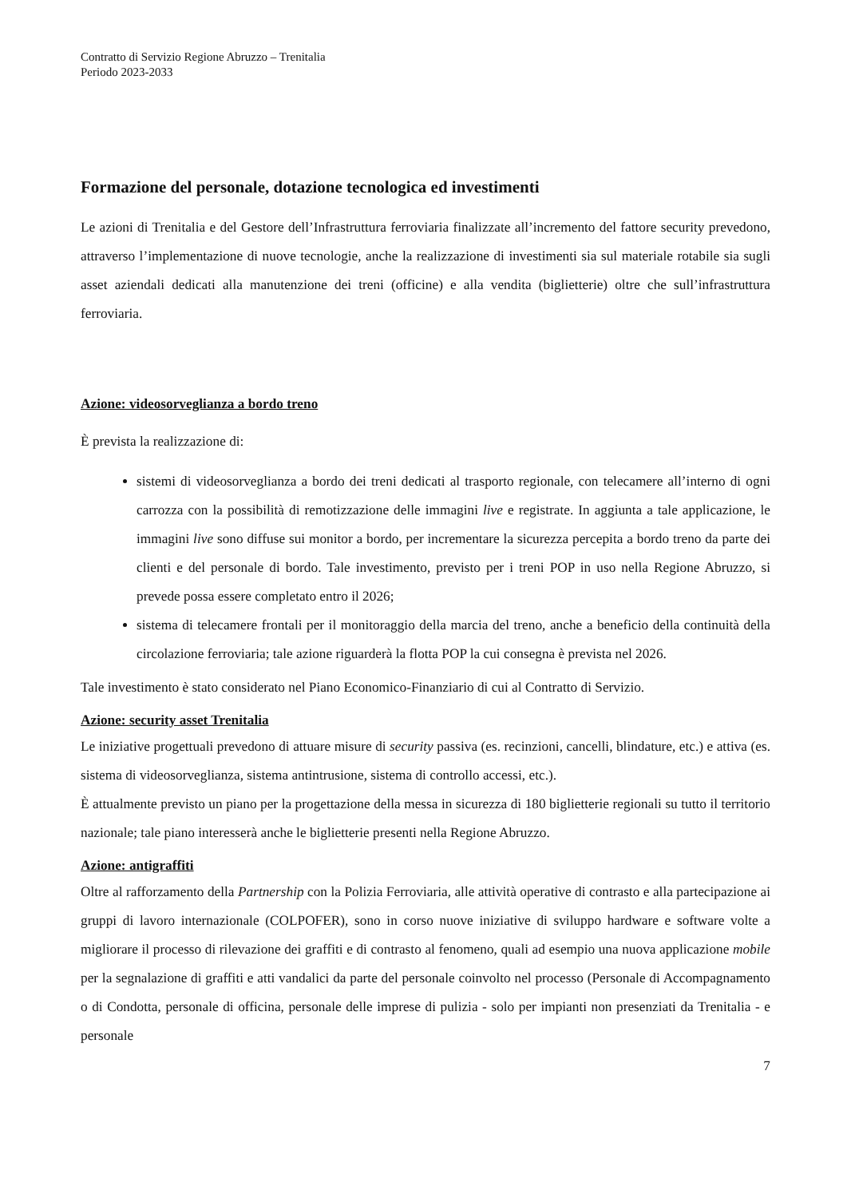Contratto di Servizio Regione Abruzzo – Trenitalia
Periodo 2023-2033
Formazione del personale, dotazione tecnologica ed investimenti
Le azioni di Trenitalia e del Gestore dell’Infrastruttura ferroviaria finalizzate all’incremento del fattore security prevedono, attraverso l’implementazione di nuove tecnologie, anche la realizzazione di investimenti sia sul materiale rotabile sia sugli asset aziendali dedicati alla manutenzione dei treni (officine) e alla vendita (biglietterie) oltre che sull’infrastruttura ferroviaria.
Azione: videosorveglianza a bordo treno
È prevista la realizzazione di:
sistemi di videosorveglianza a bordo dei treni dedicati al trasporto regionale, con telecamere all’interno di ogni carrozza con la possibilità di remotizzazione delle immagini live e registrate. In aggiunta a tale applicazione, le immagini live sono diffuse sui monitor a bordo, per incrementare la sicurezza percepita a bordo treno da parte dei clienti e del personale di bordo. Tale investimento, previsto per i treni POP in uso nella Regione Abruzzo, si prevede possa essere completato entro il 2026;
sistema di telecamere frontali per il monitoraggio della marcia del treno, anche a beneficio della continuità della circolazione ferroviaria; tale azione riguarderà la flotta POP la cui consegna è prevista nel 2026.
Tale investimento è stato considerato nel Piano Economico-Finanziario di cui al Contratto di Servizio.
Azione: security asset Trenitalia
Le iniziative progettuali prevedono di attuare misure di security passiva (es. recinzioni, cancelli, blindature, etc.) e attiva (es. sistema di videosorveglianza, sistema antintrusione, sistema di controllo accessi, etc.).
È attualmente previsto un piano per la progettazione della messa in sicurezza di 180 biglietterie regionali su tutto il territorio nazionale; tale piano interesserà anche le biglietterie presenti nella Regione Abruzzo.
Azione: antigraffiti
Oltre al rafforzamento della Partnership con la Polizia Ferroviaria, alle attività operative di contrasto e alla partecipazione ai gruppi di lavoro internazionale (COLPOFER), sono in corso nuove iniziative di sviluppo hardware e software volte a migliorare il processo di rilevazione dei graffiti e di contrasto al fenomeno, quali ad esempio una nuova applicazione mobile per la segnalazione di graffiti e atti vandalici da parte del personale coinvolto nel processo (Personale di Accompagnamento o di Condotta, personale di officina, personale delle imprese di pulizia - solo per impianti non presenziati da Trenitalia - e personale
7